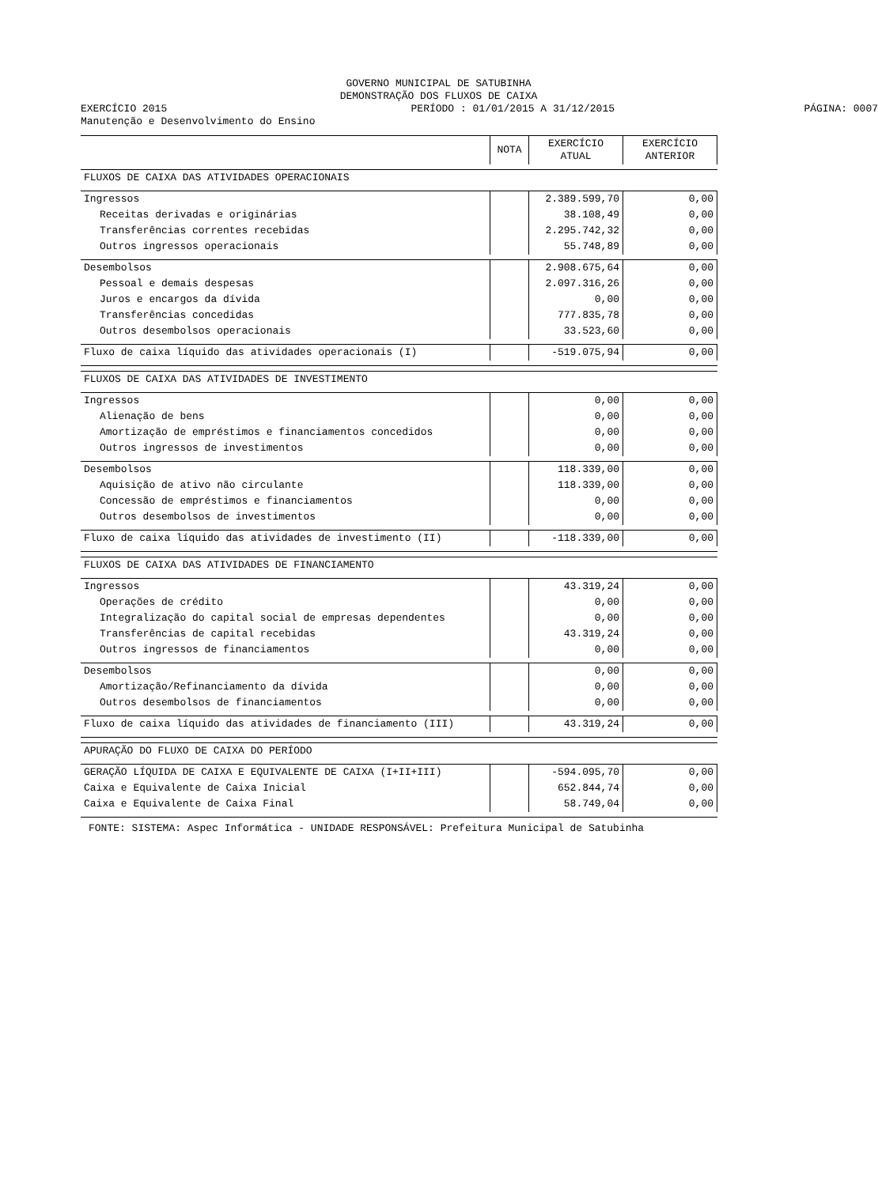GOVERNO MUNICIPAL DE SATUBINHA
DEMONSTRAÇÃO DOS FLUXOS DE CAIXA
EXERCÍCIO 2015 PERÍODO : 01/01/2015 A 31/12/2015
PÁGINA: 0007
Manutenção e Desenvolvimento do Ensino
| | NOTA | EXERCÍCIO ATUAL | EXERCÍCIO ANTERIOR |
| --- | --- | --- | --- |
| FLUXOS DE CAIXA DAS ATIVIDADES OPERACIONAIS | | | |
| Ingressos | | 2.389.599,70 | 0,00 |
| Receitas derivadas e originárias | | 38.108,49 | 0,00 |
| Transferências correntes recebidas | | 2.295.742,32 | 0,00 |
| Outros ingressos operacionais | | 55.748,89 | 0,00 |
| Desembolsos | | 2.908.675,64 | 0,00 |
| Pessoal e demais despesas | | 2.097.316,26 | 0,00 |
| Juros e encargos da dívida | | 0,00 | 0,00 |
| Transferências concedidas | | 777.835,78 | 0,00 |
| Outros desembolsos operacionais | | 33.523,60 | 0,00 |
| Fluxo de caixa líquido das atividades operacionais (I) | | -519.075,94 | 0,00 |
| FLUXOS DE CAIXA DAS ATIVIDADES DE INVESTIMENTO | | | |
| Ingressos | | 0,00 | 0,00 |
| Alienação de bens | | 0,00 | 0,00 |
| Amortização de empréstimos e financiamentos concedidos | | 0,00 | 0,00 |
| Outros ingressos de investimentos | | 0,00 | 0,00 |
| Desembolsos | | 118.339,00 | 0,00 |
| Aquisição de ativo não circulante | | 118.339,00 | 0,00 |
| Concessão de empréstimos e financiamentos | | 0,00 | 0,00 |
| Outros desembolsos de investimentos | | 0,00 | 0,00 |
| Fluxo de caixa líquido das atividades de investimento (II) | | -118.339,00 | 0,00 |
| FLUXOS DE CAIXA DAS ATIVIDADES DE FINANCIAMENTO | | | |
| Ingressos | | 43.319,24 | 0,00 |
| Operações de crédito | | 0,00 | 0,00 |
| Integralização do capital social de empresas dependentes | | 0,00 | 0,00 |
| Transferências de capital recebidas | | 43.319,24 | 0,00 |
| Outros ingressos de financiamentos | | 0,00 | 0,00 |
| Desembolsos | | 0,00 | 0,00 |
| Amortização/Refinanciamento da dívida | | 0,00 | 0,00 |
| Outros desembolsos de financiamentos | | 0,00 | 0,00 |
| Fluxo de caixa líquido das atividades de financiamento (III) | | 43.319,24 | 0,00 |
| APURAÇÃO DO FLUXO DE CAIXA DO PERÍODO | | | |
| GERAÇÃO LÍQUIDA DE CAIXA E EQUIVALENTE DE CAIXA (I+II+III) | | -594.095,70 | 0,00 |
| Caixa e Equivalente de Caixa Inicial | | 652.844,74 | 0,00 |
| Caixa e Equivalente de Caixa Final | | 58.749,04 | 0,00 |
FONTE: SISTEMA: Aspec Informática - UNIDADE RESPONSÁVEL: Prefeitura Municipal de Satubinha